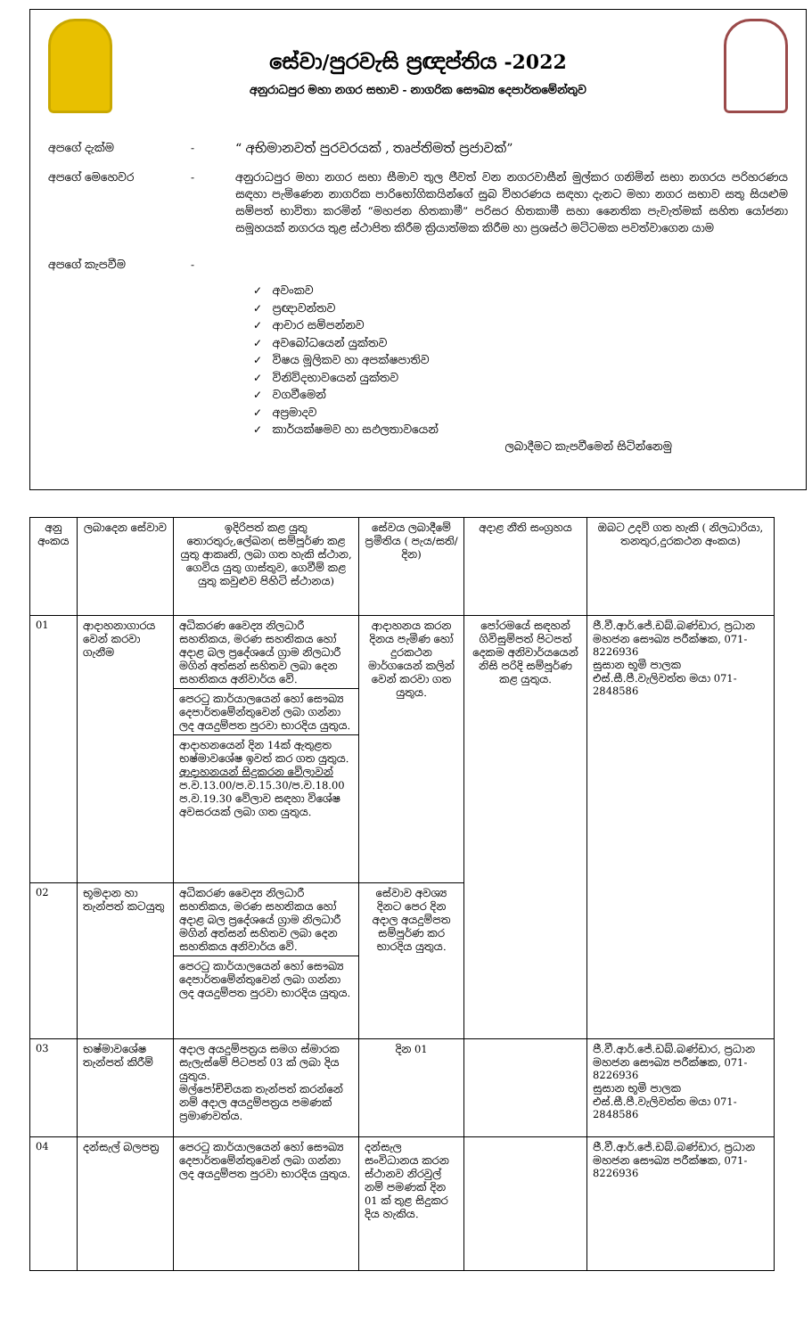සේවා/පුරවැසි ප්‍රඥප්තිය -2022
අනුරාධපුර මහා නගර සභාව - නාගරික සෞඛ්‍ය දෙපාර්තමේන්තුව
අපගේ දැක්ම -
“ අභිමානවත් පුරවරයක් , තෘප්තිමත් ප්‍රජාවක්”
අපගේ මෙහෙවර - අනුරාධපුර මහා නගර සභා සීමාව තුල ජීවත් වන නගරවාසීන් මුල්කර ගනිමින් සභා නගරය පරිහරණය සඳහා පැමිණෙන නාගරික පාරිභෝගිකයින්ගේ සුබ විහරණය සඳහා දැනට මහා නගර සභාව සතු සියළුම සම්පත් භාවිතා කරමින් “මහජන හිතකාමී” පරිසර හිතකාමී සහා නෛතික පැවැත්මක් සහිත යෝජනා සමූහයක් නගරය තුළ ස්ථාපිත කිරීම ක්‍රියාත්මක කිරීම හා ප්‍රශස්ථ මට්ටමක පවත්වාගෙන යාම
අපගේ කැපවීම -
✓ අවංකව
✓ ප්‍රඥාවන්තව
✓ ආචාර සම්පන්නව
✓ අවබෝධයෙන් යුක්තව
✓ විෂය මූලිකව හා අපක්ෂපාතිව
✓ විනිවිදභාවයෙන් යුක්තව
✓ වගවීමෙන්
✓ අප්‍රමාදව
✓ කාර්යක්ෂමව හා සඵලතාවයෙන්
ලබාදීමට කැපවීමෙන් සිටින්නෙමු
| අනු අංකය | ලබාදෙන සේවාව | ඉදිරිපත් කළ යුතු තොරතුරු,ලේඛන( සම්පූර්ණ කළ යුතු ආකෘති, ලබා ගත හැකි ස්ථාන, ගෙවිය යුතු ගාස්තුව, ගෙවීම් කළ යුතු කවුළුව පිහිටි ස්ථානය) | සේවය ලබාදීමේ ප්‍රමිතිය ( පැය/සති/දින) | අදාළ නීති සංග්‍රහය | ඔබට උදව් ගත හැකි ( නිලධාරියා, තනතුර,දුරකථන අංකය) |
| --- | --- | --- | --- | --- | --- |
| 01 | ආදාහනාගාරය වෙන් කරවා ගැනීම | අධිකරණ වෛද්‍ය නිලධාරී සහතිකය, මරණ සහතිකය හෝ අදාළ බල ප්‍රදේශයේ ග්‍රාම නිලධාරී මගින් අත්සන් සහිතව ලබා දෙන සහතිකය අනිවාර්ය වේ. පෙරටු කාර්යාලයෙන් හෝ සෞඛ්‍ය දෙපාර්තමේන්තුවෙන් ලබා ගන්නා ලද අයදුම්පත පුරවා භාරදිය යුතුය. ආදාහනයෙන් දින 14ක් ඇතුළත භෂ්මාවශේෂ ඉවත් කර ගත යුතුය. ආදාහනයන් සිදුකරන වේලාවන් ප.ව.13.00/ප.ව.15.30/ප.ව.18.00 ප.ව.19.30 වේලාව සඳහා විශේෂ අවසරයක් ලබා ගත යුතුය. | ආදාහනය කරන දිනය පැමිණ හෝ දුරකථන මාර්ගයෙන් කලින් වෙන් කරවා ගත යුතුය. | පෝරමයේ සඳහන් ගිවිසුම්පත් පිටපත් දෙකම අනිවාර්යයෙන් නිසි පරිදි සම්පූර්ණ කළ යුතුය. | ජී.වී.ආර්.ජේ.ඩබ්.බණ්ඩාර, ප්‍රධාන මහජන සෞඛ්‍ය පරීක්ෂක, 071-8226936 සුසාන භූමි පාලක එස්.සී.පී.වැලිවත්ත මයා 071-2848586 |
| 02 | භූමදාන හා තැන්පත් කටයුතු | අධිකරණ වෛද්‍ය නිලධාරී සහතිකය, මරණ සහතිකය හෝ අදාළ බල ප්‍රදේශයේ ග්‍රාම නිලධාරී මගින් අත්සන් සහිතව ලබා දෙන සහතිකය අනිවාර්ය වේ. පෙරටු කාර්යාලයෙන් හෝ සෞඛ්‍ය දෙපාර්තමේන්තුවෙන් ලබා ගන්නා ලද අයදුම්පත පුරවා භාරදිය යුතුය. | සේවාව අවශ්‍ය දිනට පෙර දින අදාල අයදුම්පත සම්පූර්ණ කර භාරදිය යුතුය. | | |
| 03 | භෂ්මාවශේෂ තැන්පත් කිරීම් | අදාල අයදුම්පත්‍රය සමග ස්මාරක සැලැස්මේ පිටපත් 03 ක් ලබා දිය යුතුය. මල්පෝච්චියක තැන්පත් කරන්නේ නම් අදාල අයදුම්පත්‍රය පමණක් ප්‍රමාණවත්ය. | දින 01 | | ජී.වී.ආර්.ජේ.ඩබ්.බණ්ඩාර, ප්‍රධාන මහජන සෞඛ්‍ය පරීක්ෂක, 071-8226936 සුසාන භූමි පාලක එස්.සී.පී.වැලිවත්ත මයා 071-2848586 |
| 04 | දන්සැල් බලපත්‍ර | පෙරටු කාර්යාලයෙන් හෝ සෞඛ්‍ය දෙපාර්තමේන්තුවෙන් ලබා ගන්නා ලද අයදුම්පත පුරවා භාරදිය යුතුය. | දන්සැල සංවිධානය කරන ස්ථානව නිරවුල් නම් පමණක් දින 01 ක් තුළ සිදුකර දිය හැකිය. | | ජී.වී.ආර්.ජේ.ඩබ්.බණ්ඩාර, ප්‍රධාන මහජන සෞඛ්‍ය පරීක්ෂක, 071-8226936 |